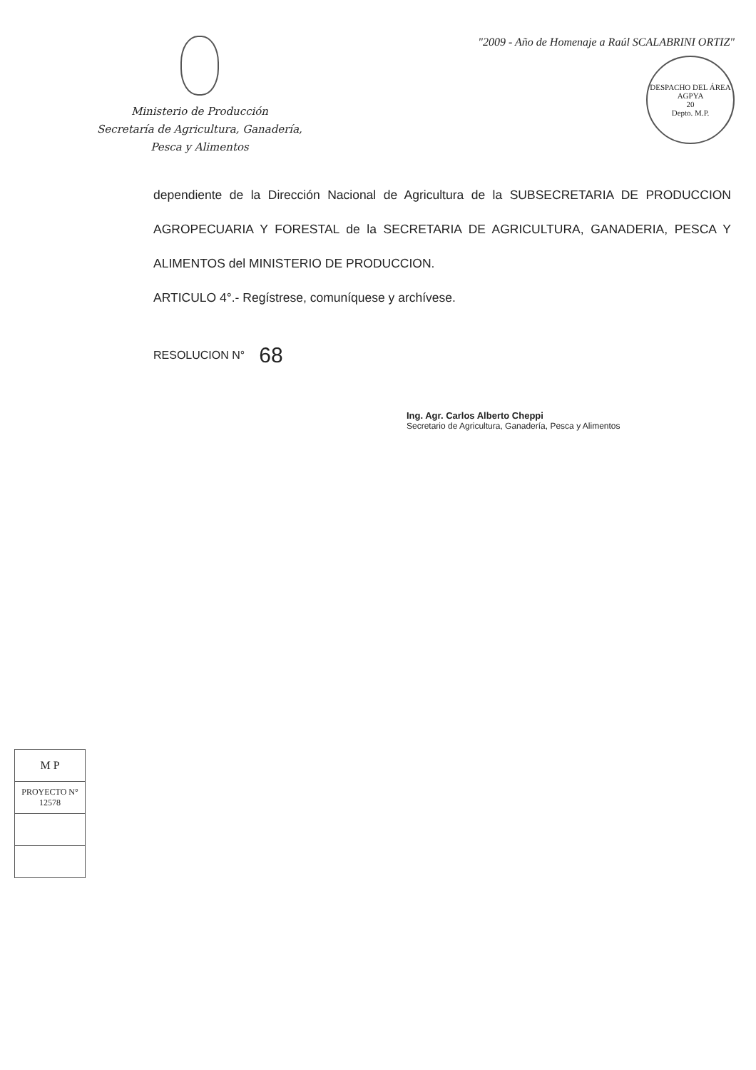Ministerio de Producción
Secretaría de Agricultura, Ganadería,
Pesca y Alimentos
"2009 - Año de Homenaje a Raúl SCALABRINI ORTIZ"
DESPACHO DEL ÁREA AGPYA
20
Depto. M.P.
dependiente de la Dirección Nacional de Agricultura de la SUBSECRETARIA DE PRODUCCION AGROPECUARIA Y FORESTAL de la SECRETARIA DE AGRICULTURA, GANADERIA, PESCA Y ALIMENTOS del MINISTERIO DE PRODUCCION.
ARTICULO 4°.- Regístrese, comuníquese y archívese.
RESOLUCION N° 68
Ing. Agr. Carlos Alberto Cheppi
Secretario de Agricultura, Ganadería, Pesca y Alimentos
| M P |
| PROYECTO N° 12578 |